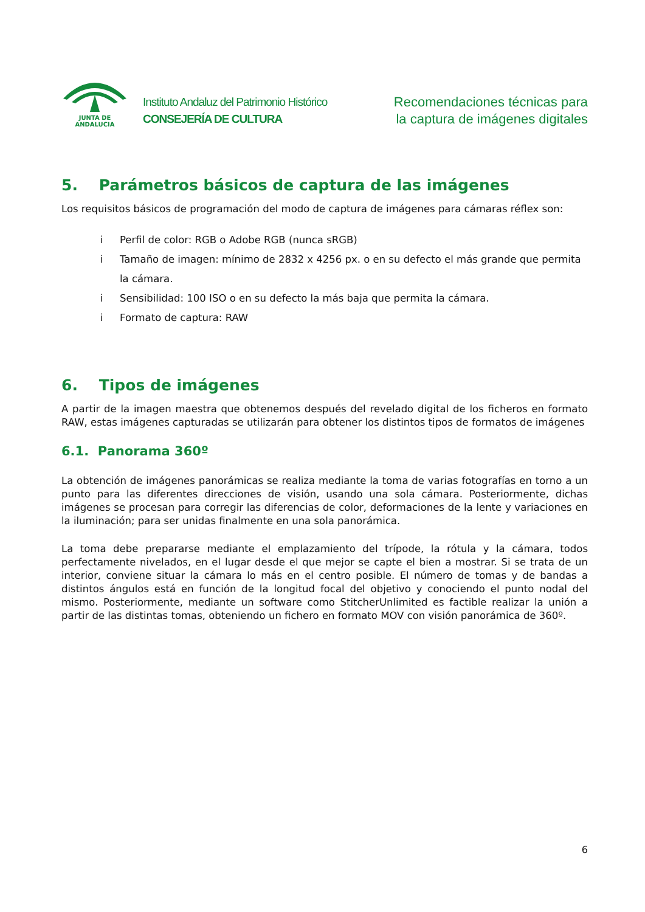JUNTA DE ANDALUCIA
Instituto Andaluz del Patrimonio Histórico
CONSEJERÍA DE CULTURA
Recomendaciones técnicas para
la captura de imágenes digitales
5. Parámetros básicos de captura de las imágenes
Los requisitos básicos de programación del modo de captura de imágenes para cámaras réflex son:
i Perfil de color: RGB o Adobe RGB (nunca sRGB)
i Tamaño de imagen: mínimo de 2832 x 4256 px. o en su defecto el más grande que permita la cámara.
i Sensibilidad: 100 ISO o en su defecto la más baja que permita la cámara.
i Formato de captura: RAW
6. Tipos de imágenes
A partir de la imagen maestra que obtenemos después del revelado digital de los ficheros en formato RAW, estas imágenes capturadas se utilizarán para obtener los distintos tipos de formatos de imágenes
6.1. Panorama 360º
La obtención de imágenes panorámicas se realiza mediante la toma de varias fotografías en torno a un punto para las diferentes direcciones de visión, usando una sola cámara. Posteriormente, dichas imágenes se procesan para corregir las diferencias de color, deformaciones de la lente y variaciones en la iluminación; para ser unidas finalmente en una sola panorámica.
La toma debe prepararse mediante el emplazamiento del trípode, la rótula y la cámara, todos perfectamente nivelados, en el lugar desde el que mejor se capte el bien a mostrar. Si se trata de un interior, conviene situar la cámara lo más en el centro posible. El número de tomas y de bandas a distintos ángulos está en función de la longitud focal del objetivo y conociendo el punto nodal del mismo. Posteriormente, mediante un software como StitcherUnlimited es factible realizar la unión a partir de las distintas tomas, obteniendo un fichero en formato MOV con visión panorámica de 360º.
6